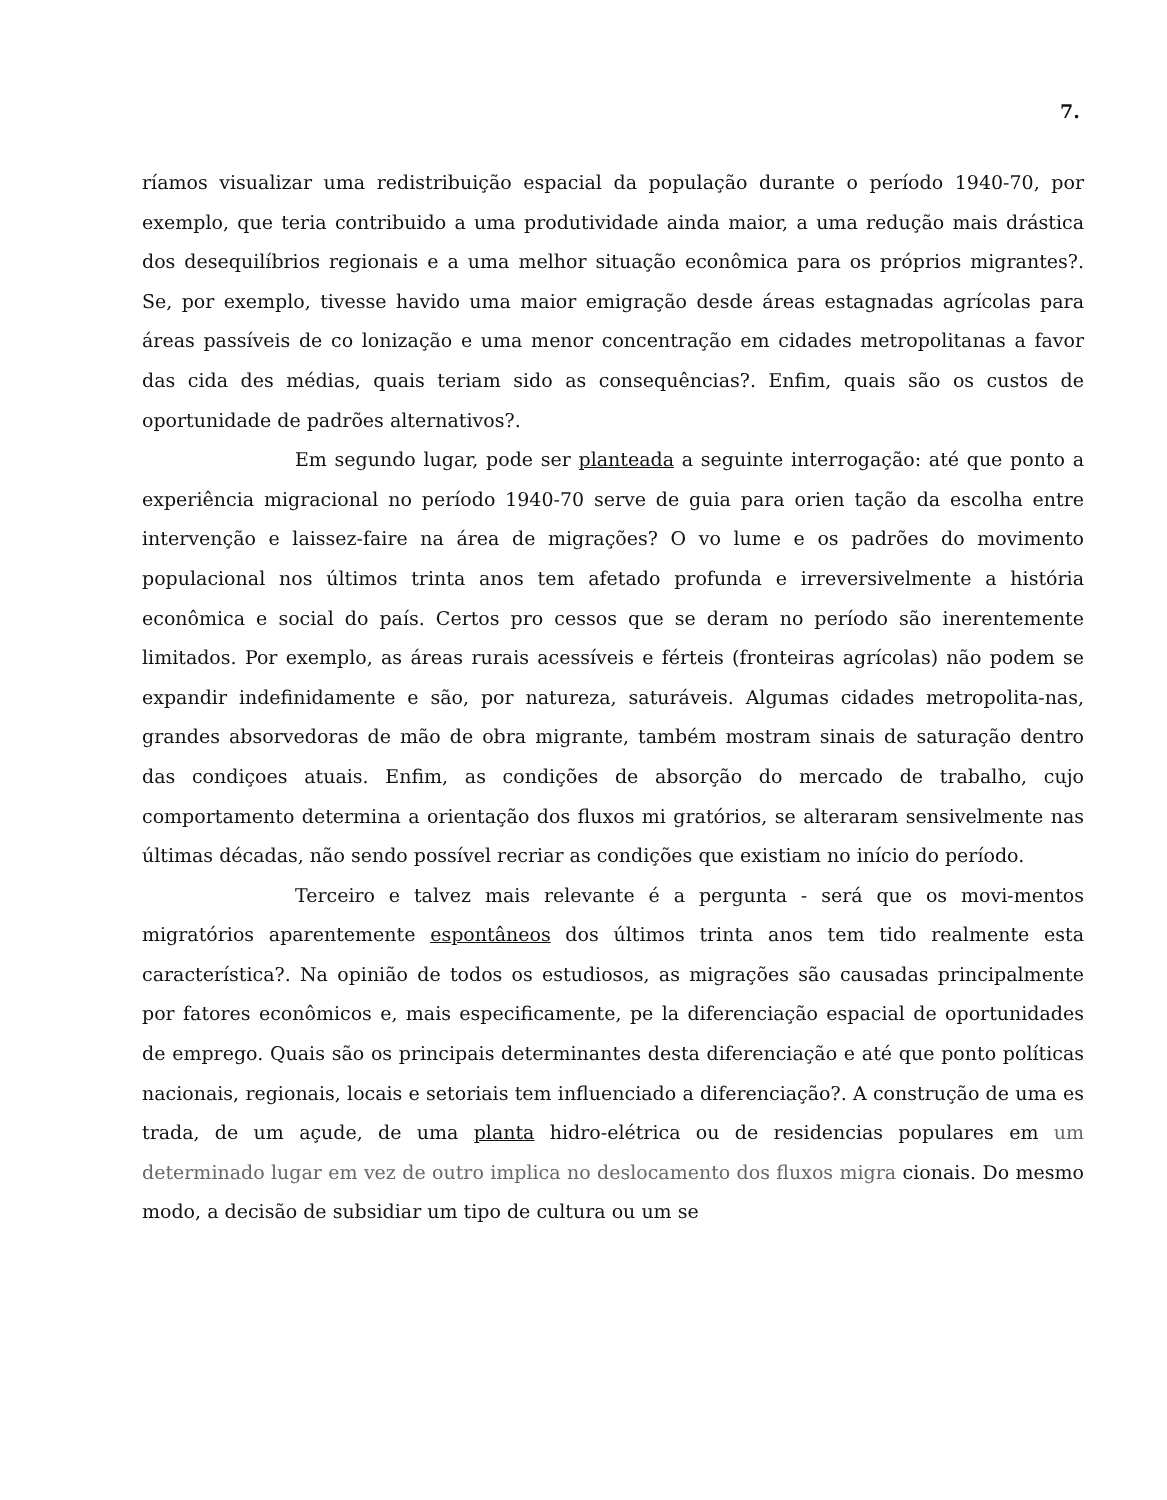7.
ríamos visualizar uma redistribuição espacial da população durante o período 1940-70, por exemplo, que teria contribuido a uma produtividade ainda maior, a uma redução mais drástica dos desequilíbrios regionais e a uma melhor situação econômica para os próprios migrantes?. Se, por exemplo, tivesse havido uma maior emigração desde áreas estagnadas agrícolas para áreas passíveis de co lonização e uma menor concentração em cidades metropolitanas a favor das cida des médias, quais teriam sido as consequências?. Enfim, quais são os custos de oportunidade de padrões alternativos?.
Em segundo lugar, pode ser planteada a seguinte interrogação: até que ponto a experiência migracional no período 1940-70 serve de guia para orien tação da escolha entre intervenção e laissez-faire na área de migrações? O vo lume e os padrões do movimento populacional nos últimos trinta anos tem afetado profunda e irreversivelmente a história econômica e social do país. Certos pro cessos que se deram no período são inerentemente limitados. Por exemplo, as áreas rurais acessíveis e férteis (fronteiras agrícolas) não podem se expandir indefinidamente e são, por natureza, saturáveis. Algumas cidades metropolita-nas, grandes absorvedoras de mão de obra migrante, também mostram sinais de saturação dentro das condiçoes atuais. Enfim, as condições de absorção do mercado de trabalho, cujo comportamento determina a orientação dos fluxos mi gratórios, se alteraram sensivelmente nas últimas décadas, não sendo possível recriar as condições que existiam no início do período.
Terceiro e talvez mais relevante é a pergunta - será que os movi-mentos migratórios aparentemente espontâneos dos últimos trinta anos tem tido realmente esta característica?. Na opinião de todos os estudiosos, as migrações são causadas principalmente por fatores econômicos e, mais especificamente, pe la diferenciação espacial de oportunidades de emprego. Quais são os principais determinantes desta diferenciação e até que ponto políticas nacionais, regionais, locais e setoriais tem influenciado a diferenciação?. A construção de uma es trada, de um açude, de uma planta hidro-elétrica ou de residencias populares em um determinado lugar em vez de outro implica no deslocamento dos fluxos migra cionais. Do mesmo modo, a decisão de subsidiar um tipo de cultura ou um se